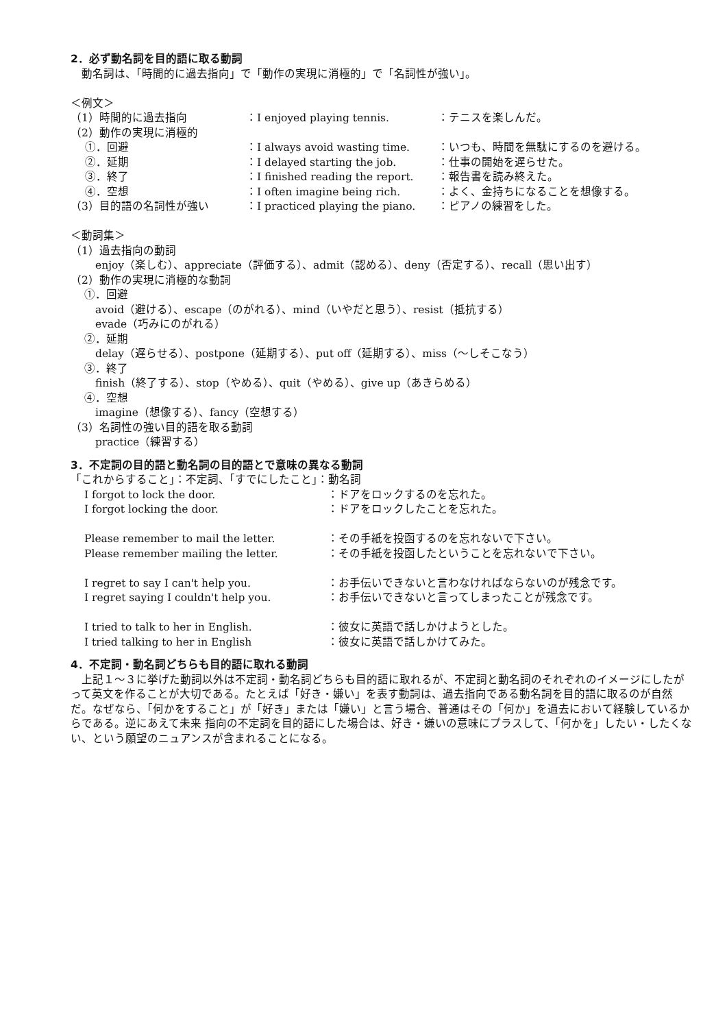2．必ず動名詞を目的語に取る動詞
　動名詞は、「時間的に過去指向」で「動作の実現に消極的」で「名詞性が強い」。
＜例文＞
（1）時間的に過去指向 ：I enjoyed playing tennis. ：テニスを楽しんだ。
（2）動作の実現に消極的
　 ①．回避 ：I always avoid wasting time. ：いつも、時間を無駄にするのを避ける。
　 ②．延期 ：I delayed starting the job. ：仕事の開始を遅らせた。
　 ③．終了 ：I finished reading the report. ：報告書を読み終えた。
　 ④．空想 ：I often imagine being rich. ：よく、金持ちになることを想像する。
（3）目的語の名詞性が強い ：I practiced playing the piano. ：ピアノの練習をした。
＜動詞集＞
（1）過去指向の動詞
enjoy（楽しむ）、appreciate（評価する）、admit（認める）、deny（否定する）、recall（思い出す）
（2）動作の実現に消極的な動詞
①．回避
avoid（避ける）、escape（のがれる）、mind（いやだと思う）、resist（抵抗する）
evade（巧みにのがれる）
②．延期
delay（遅らせる）、postpone（延期する）、put off（延期する）、miss（～しそこなう）
③．終了
finish（終了する）、stop（やめる）、quit（やめる）、give up（あきらめる）
④．空想
imagine（想像する）、fancy（空想する）
（3）名詞性の強い目的語を取る動詞
practice（練習する）
3．不定詞の目的語と動名詞の目的語とで意味の異なる動詞
「これからすること」：不定詞、「すでにしたこと」：動名詞
I forgot to lock the door. ：ドアをロックするのを忘れた。
I forgot locking the door. ：ドアをロックしたことを忘れた。
Please remember to mail the letter. ：その手紙を投函するのを忘れないで下さい。
Please remember mailing the letter. ：その手紙を投函したということを忘れないで下さい。
I regret to say I can't help you. ：お手伝いできないと言わなければならないのが残念です。
I regret saying I couldn't help you. ：お手伝いできないと言ってしまったことが残念です。
I tried to talk to her in English. ：彼女に英語で話しかけようとした。
I tried talking to her in English ：彼女に英語で話しかけてみた。
4．不定詞・動名詞どちらも目的語に取れる動詞
　上記１～３に挙げた動詞以外は不定詞・動名詞どちらも目的語に取れるが、不定詞と動名詞のそれぞれのイメージにしたがって英文を作ることが大切である。たとえば「好き・嫌い」を表す動詞は、過去指向である動名詞を目的語に取るのが自然だ。なぜなら、「何かをすること」が「好き」または「嫌い」と言う場合、普通はその「何か」を過去において経験しているからである。逆にあえて未来 指向の不定詞を目的語にした場合は、好き・嫌いの意味にプラスして、「何かを」したい・したくない、という願望のニュアンスが含まれることになる。